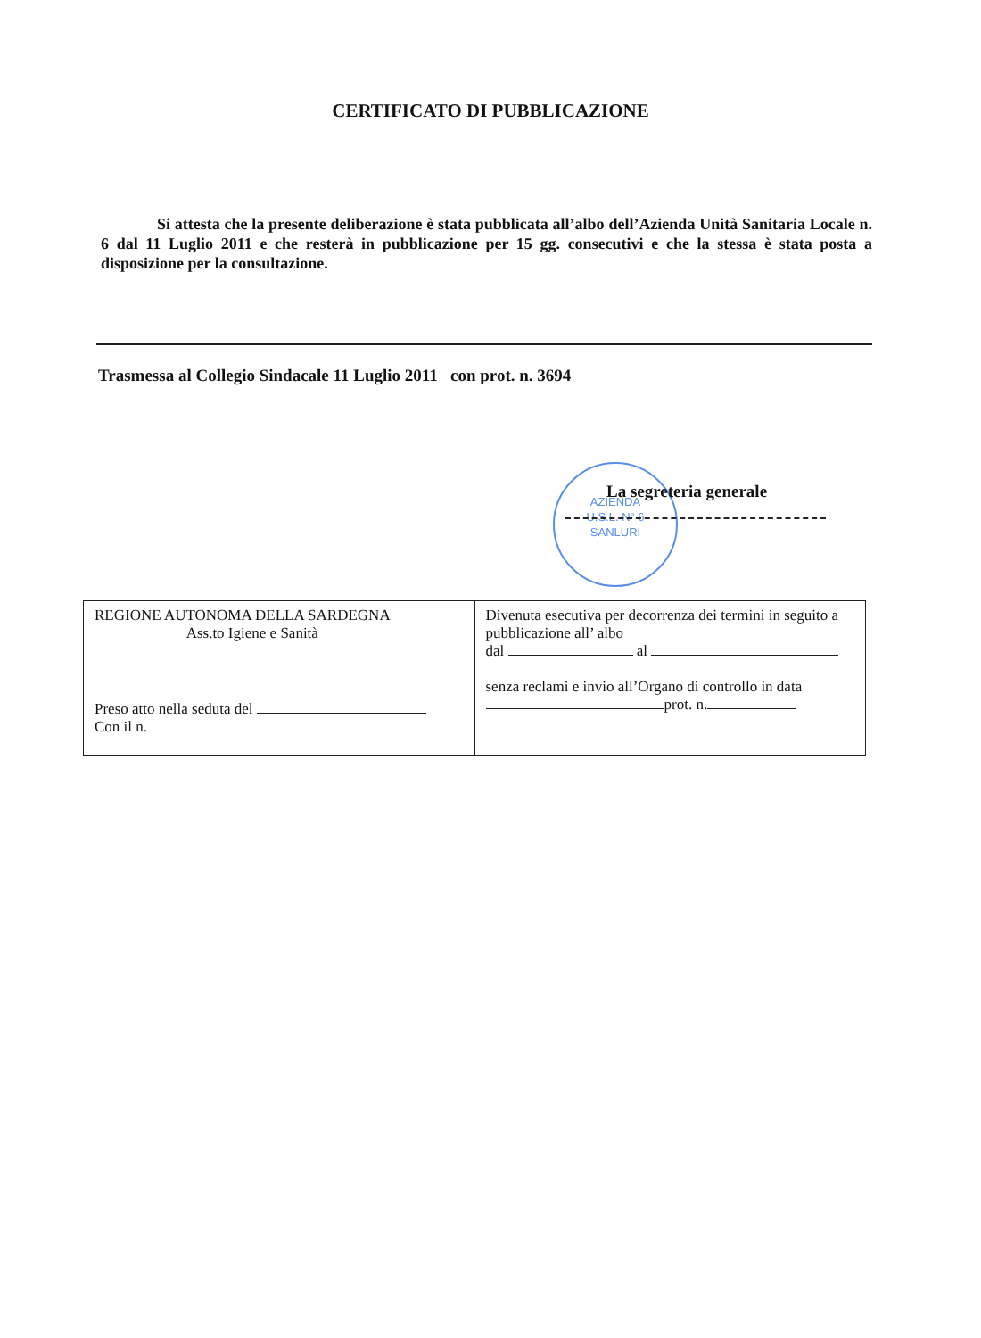CERTIFICATO DI PUBBLICAZIONE
Si attesta che la presente deliberazione è stata pubblicata all’albo dell’Azienda Unità Sanitaria Locale n. 6 dal 11 Luglio 2011 e che resterà in pubblicazione per 15 gg. consecutivi e che la stessa è stata posta a disposizione per la consultazione.
Trasmessa al Collegio Sindacale 11 Luglio 2011 con prot. n. 3694
AZIENDA
U.S.L. N° 6
SANLURI
La segreteria generale
| REGIONE AUTONOMA DELLA SARDEGNA Ass.to Igiene e Sanità Preso atto nella seduta del Con il n. | Divenuta esecutiva per decorrenza dei termini in seguito a pubblicazione all’ albo dal al senza reclami e invio all’Organo di controllo in data prot. n. |